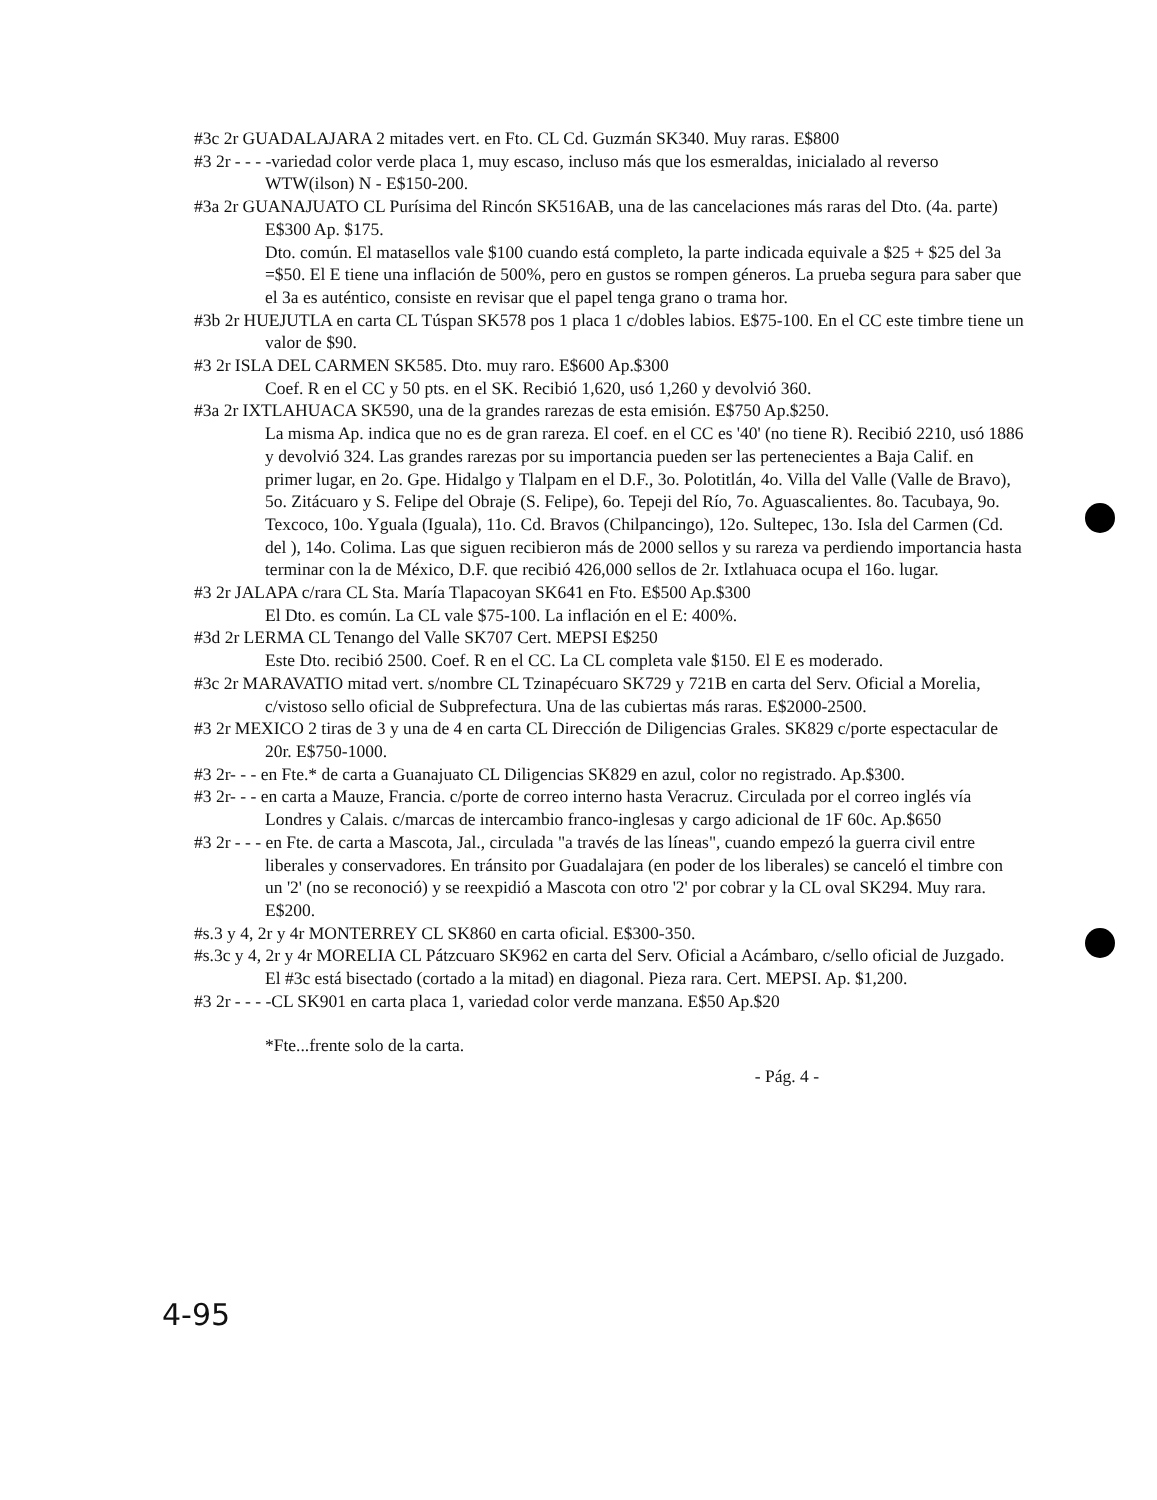#3c 2r GUADALAJARA 2 mitades vert. en Fto. CL Cd. Guzmán SK340. Muy raras. E$800
#3 2r - - - -variedad color verde placa 1, muy escaso, incluso más que los esmeraldas, inicialado al reverso WTW(ilson) N - E$150-200.
#3a 2r GUANAJUATO CL Purísima del Rincón SK516AB, una de las cancelaciones más raras del Dto. (4a. parte) E$300 Ap. $175.
Dto. común. El matasellos vale $100 cuando está completo, la parte indicada equivale a $25 + $25 del 3a =$50. El E tiene una inflación de 500%, pero en gustos se rompen géneros. La prueba segura para saber que el 3a es auténtico, consiste en revisar que el papel tenga grano o trama hor.
#3b 2r HUEJUTLA en carta CL Túspan SK578 pos 1 placa 1 c/dobles labios. E$75-100. En el CC este timbre tiene un valor de $90.
#3 2r ISLA DEL CARMEN SK585. Dto. muy raro. E$600 Ap.$300
Coef. R en el CC y 50 pts. en el SK. Recibió 1,620, usó 1,260 y devolvió 360.
#3a 2r IXTLAHUACA SK590, una de la grandes rarezas de esta emisión. E$750 Ap.$250.
La misma Ap. indica que no es de gran rareza. El coef. en el CC es '40' (no tiene R). Recibió 2210, usó 1886 y devolvió 324. Las grandes rarezas por su importancia pueden ser las pertenecientes a Baja Calif. en primer lugar, en 2o. Gpe. Hidalgo y Tlalpam en el D.F., 3o. Polotitlán, 4o. Villa del Valle (Valle de Bravo), 5o. Zitácuaro y S. Felipe del Obraje (S. Felipe), 6o. Tepeji del Río, 7o. Aguascalientes. 8o. Tacubaya, 9o. Texcoco, 10o. Yguala (Iguala), 11o. Cd. Bravos (Chilpancingo), 12o. Sultepec, 13o. Isla del Carmen (Cd. del ), 14o. Colima. Las que siguen recibieron más de 2000 sellos y su rareza va perdiendo importancia hasta terminar con la de México, D.F. que recibió 426,000 sellos de 2r. Ixtlahuaca ocupa el 16o. lugar.
#3 2r JALAPA c/rara CL Sta. María Tlapacoyan SK641 en Fto. E$500 Ap.$300
El Dto. es común. La CL vale $75-100. La inflación en el E: 400%.
#3d 2r LERMA CL Tenango del Valle SK707 Cert. MEPSI E$250
Este Dto. recibió 2500. Coef. R en el CC. La CL completa vale $150. El E es moderado.
#3c 2r MARAVATIO mitad vert. s/nombre CL Tzinapécuaro SK729 y 721B en carta del Serv. Oficial a Morelia, c/vistoso sello oficial de Subprefectura. Una de las cubiertas más raras. E$2000-2500.
#3 2r MEXICO 2 tiras de 3 y una de 4 en carta CL Dirección de Diligencias Grales. SK829 c/porte espectacular de 20r. E$750-1000.
#3 2r- - - en Fte.* de carta a Guanajuato CL Diligencias SK829 en azul, color no registrado. Ap.$300.
#3 2r- - - en carta a Mauze, Francia. c/porte de correo interno hasta Veracruz. Circulada por el correo inglés vía Londres y Calais. c/marcas de intercambio franco-inglesas y cargo adicional de 1F 60c. Ap.$650
#3 2r - - - en Fte. de carta a Mascota, Jal., circulada "a través de las líneas", cuando empezó la guerra civil entre liberales y conservadores. En tránsito por Guadalajara (en poder de los liberales) se canceló el timbre con un '2' (no se reconoció) y se reexpidió a Mascota con otro '2' por cobrar y la CL oval SK294. Muy rara. E$200.
#s.3 y 4, 2r y 4r MONTERREY CL SK860 en carta oficial. E$300-350.
#s.3c y 4, 2r y 4r MORELIA CL Pátzcuaro SK962 en carta del Serv. Oficial a Acámbaro, c/sello oficial de Juzgado. El #3c está bisectado (cortado a la mitad) en diagonal. Pieza rara. Cert. MEPSI. Ap. $1,200.
#3 2r - - - -CL SK901 en carta placa 1, variedad color verde manzana. E$50 Ap.$20
*Fte...frente solo de la carta.
- Pág. 4 -
4-95